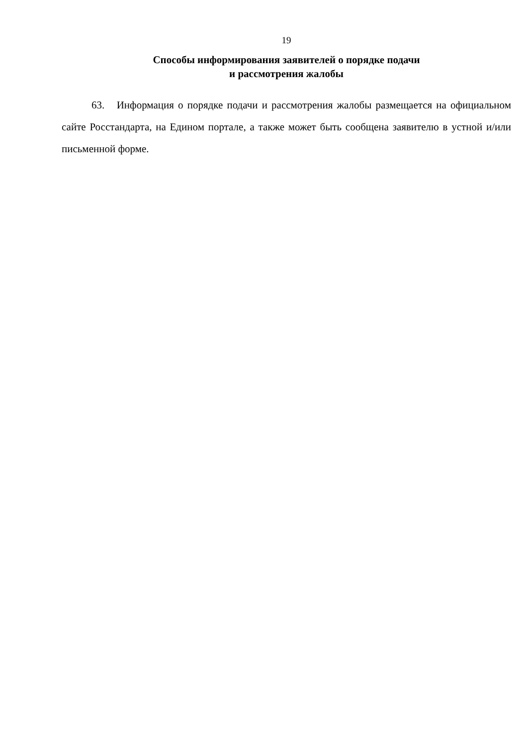19
Способы информирования заявителей о порядке подачи
и рассмотрения жалобы
63. Информация о порядке подачи и рассмотрения жалобы размещается на официальном сайте Росстандарта, на Едином портале, а также может быть сообщена заявителю в устной и/или письменной форме.